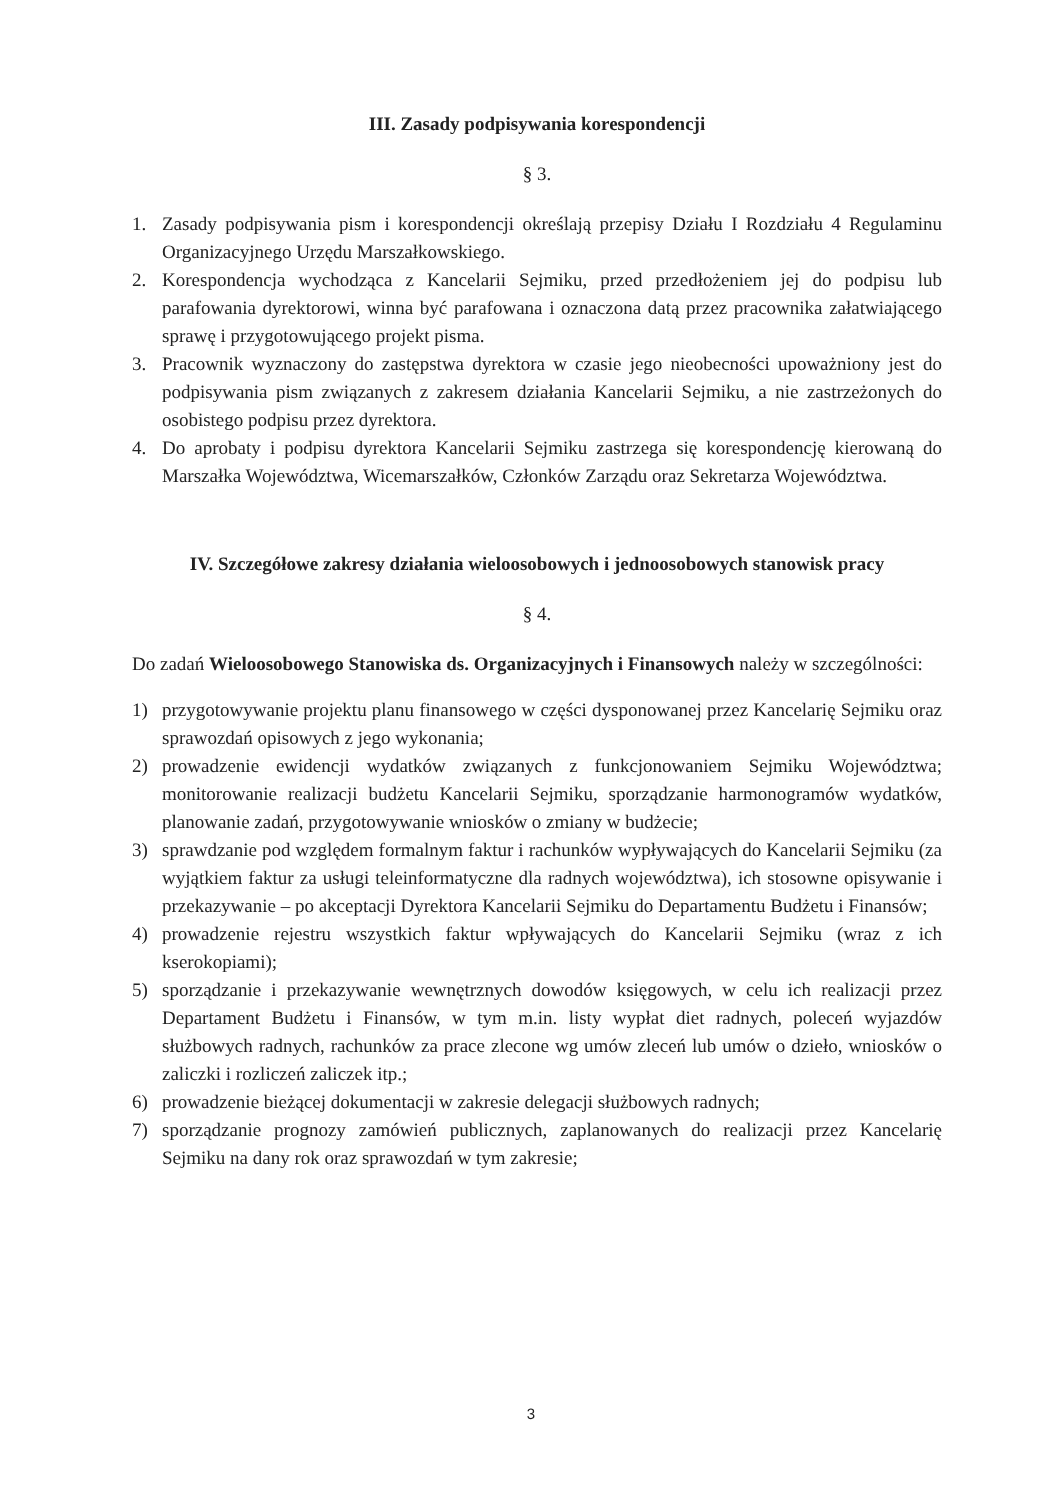III. Zasady podpisywania korespondencji
§ 3.
1. Zasady podpisywania pism i korespondencji określają przepisy Działu I Rozdziału 4 Regulaminu Organizacyjnego Urzędu Marszałkowskiego.
2. Korespondencja wychodząca z Kancelarii Sejmiku, przed przedłożeniem jej do podpisu lub parafowania dyrektorowi, winna być parafowana i oznaczona datą przez pracownika załatwiającego sprawę i przygotowującego projekt pisma.
3. Pracownik wyznaczony do zastępstwa dyrektora w czasie jego nieobecności upoważniony jest do podpisywania pism związanych z zakresem działania Kancelarii Sejmiku, a nie zastrzeżonych do osobistego podpisu przez dyrektora.
4. Do aprobaty i podpisu dyrektora Kancelarii Sejmiku zastrzega się korespondencję kierowaną do Marszałka Województwa, Wicemarszałków, Członków Zarządu oraz Sekretarza Województwa.
IV. Szczegółowe zakresy działania wieloosobowych i jednoosobowych stanowisk pracy
§ 4.
Do zadań Wieloosobowego Stanowiska ds. Organizacyjnych i Finansowych należy w szczególności:
1) przygotowywanie projektu planu finansowego w części dysponowanej przez Kancelarię Sejmiku oraz sprawozdań opisowych z jego wykonania;
2) prowadzenie ewidencji wydatków związanych z funkcjonowaniem Sejmiku Województwa; monitorowanie realizacji budżetu Kancelarii Sejmiku, sporządzanie harmonogramów wydatków, planowanie zadań, przygotowywanie wniosków o zmiany w budżecie;
3) sprawdzanie pod względem formalnym faktur i rachunków wypływających do Kancelarii Sejmiku (za wyjątkiem faktur za usługi teleinformatyczne dla radnych województwa), ich stosowne opisywanie i przekazywanie – po akceptacji Dyrektora Kancelarii Sejmiku do Departamentu Budżetu i Finansów;
4) prowadzenie rejestru wszystkich faktur wpływających do Kancelarii Sejmiku (wraz z ich kserokopiami);
5) sporządzanie i przekazywanie wewnętrznych dowodów księgowych, w celu ich realizacji przez Departament Budżetu i Finansów, w tym m.in. listy wypłat diet radnych, poleceń wyjazdów służbowych radnych, rachunków za prace zlecone wg umów zleceń lub umów o dzieło, wniosków o zaliczki i rozliczeń zaliczek itp.;
6) prowadzenie bieżącej dokumentacji w zakresie delegacji służbowych radnych;
7) sporządzanie prognozy zamówień publicznych, zaplanowanych do realizacji przez Kancelarię Sejmiku na dany rok oraz sprawozdań w tym zakresie;
3